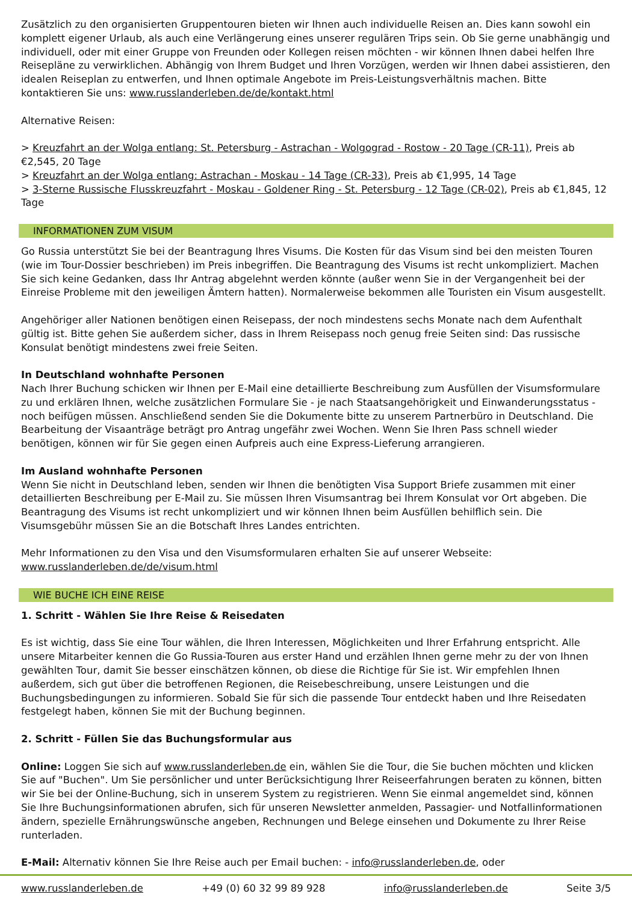Zusätzlich zu den organisierten Gruppentouren bieten wir Ihnen auch individuelle Reisen an. Dies kann sowohl ein komplett eigener Urlaub, als auch eine Verlängerung eines unserer regulären Trips sein. Ob Sie gerne unabhängig und individuell, oder mit einer Gruppe von Freunden oder Kollegen reisen möchten - wir können Ihnen dabei helfen Ihre Reisepläne zu verwirklichen. Abhängig von Ihrem Budget und Ihren Vorzügen, werden wir Ihnen dabei assistieren, den idealen Reiseplan zu entwerfen, und Ihnen optimale Angebote im Preis-Leistungsverhältnis machen. Bitte kontaktieren Sie uns: www.russlanderleben.de/de/kontakt.html
Alternative Reisen:
> Kreuzfahrt an der Wolga entlang: St. Petersburg - Astrachan - Wolgograd - Rostow - 20 Tage (CR-11), Preis ab €2,545, 20 Tage
> Kreuzfahrt an der Wolga entlang: Astrachan - Moskau - 14 Tage (CR-33), Preis ab €1,995, 14 Tage
> 3-Sterne Russische Flusskreuzfahrt - Moskau - Goldener Ring - St. Petersburg - 12 Tage (CR-02), Preis ab €1,845, 12 Tage
INFORMATIONEN ZUM VISUM
Go Russia unterstützt Sie bei der Beantragung Ihres Visums. Die Kosten für das Visum sind bei den meisten Touren (wie im Tour-Dossier beschrieben) im Preis inbegriffen. Die Beantragung des Visums ist recht unkompliziert. Machen Sie sich keine Gedanken, dass Ihr Antrag abgelehnt werden könnte (außer wenn Sie in der Vergangenheit bei der Einreise Probleme mit den jeweiligen Ämtern hatten). Normalerweise bekommen alle Touristen ein Visum ausgestellt.
Angehöriger aller Nationen benötigen einen Reisepass, der noch mindestens sechs Monate nach dem Aufenthalt gültig ist. Bitte gehen Sie außerdem sicher, dass in Ihrem Reisepass noch genug freie Seiten sind: Das russische Konsulat benötigt mindestens zwei freie Seiten.
In Deutschland wohnhafte Personen
Nach Ihrer Buchung schicken wir Ihnen per E-Mail eine detaillierte Beschreibung zum Ausfüllen der Visumsformulare zu und erklären Ihnen, welche zusätzlichen Formulare Sie - je nach Staatsangehörigkeit und Einwanderungsstatus - noch beifügen müssen. Anschließend senden Sie die Dokumente bitte zu unserem Partnerbüro in Deutschland. Die Bearbeitung der Visaanträge beträgt pro Antrag ungefähr zwei Wochen. Wenn Sie Ihren Pass schnell wieder benötigen, können wir für Sie gegen einen Aufpreis auch eine Express-Lieferung arrangieren.
Im Ausland wohnhafte Personen
Wenn Sie nicht in Deutschland leben, senden wir Ihnen die benötigten Visa Support Briefe zusammen mit einer detaillierten Beschreibung per E-Mail zu. Sie müssen Ihren Visumsantrag bei Ihrem Konsulat vor Ort abgeben. Die Beantragung des Visums ist recht unkompliziert und wir können Ihnen beim Ausfüllen behilflich sein. Die Visumsgebühr müssen Sie an die Botschaft Ihres Landes entrichten.
Mehr Informationen zu den Visa und den Visumsformularen erhalten Sie auf unserer Webseite:
www.russlanderleben.de/de/visum.html
WIE BUCHE ICH EINE REISE
1. Schritt - Wählen Sie Ihre Reise & Reisedaten
Es ist wichtig, dass Sie eine Tour wählen, die Ihren Interessen, Möglichkeiten und Ihrer Erfahrung entspricht. Alle unsere Mitarbeiter kennen die Go Russia-Touren aus erster Hand und erzählen Ihnen gerne mehr zu der von Ihnen gewählten Tour, damit Sie besser einschätzen können, ob diese die Richtige für Sie ist. Wir empfehlen Ihnen außerdem, sich gut über die betroffenen Regionen, die Reisebeschreibung, unsere Leistungen und die Buchungsbedingungen zu informieren. Sobald Sie für sich die passende Tour entdeckt haben und Ihre Reisedaten festgelegt haben, können Sie mit der Buchung beginnen.
2. Schritt - Füllen Sie das Buchungsformular aus
Online: Loggen Sie sich auf www.russlanderleben.de ein, wählen Sie die Tour, die Sie buchen möchten und klicken Sie auf "Buchen". Um Sie persönlicher und unter Berücksichtigung Ihrer Reiseerfahrungen beraten zu können, bitten wir Sie bei der Online-Buchung, sich in unserem System zu registrieren. Wenn Sie einmal angemeldet sind, können Sie Ihre Buchungsinformationen abrufen, sich für unseren Newsletter anmelden, Passagier- und Notfallinformationen ändern, spezielle Ernährungswünsche angeben, Rechnungen und Belege einsehen und Dokumente zu Ihrer Reise runterladen.
E-Mail: Alternativ können Sie Ihre Reise auch per Email buchen: - info@russlanderleben.de, oder
www.russlanderleben.de +49 (0) 60 32 99 89 928 info@russlanderleben.de Seite 3/5